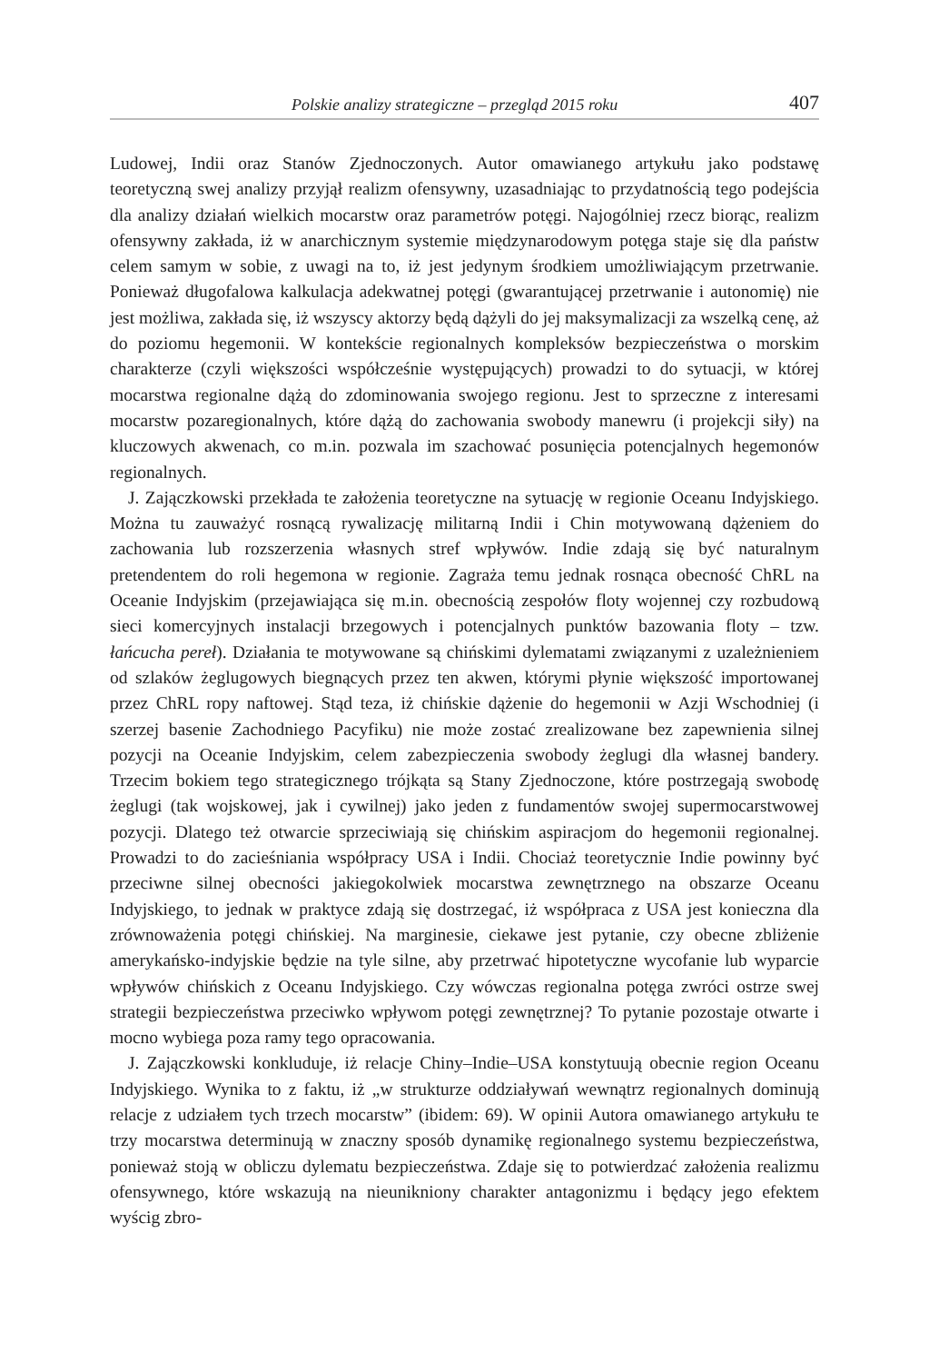Polskie analizy strategiczne – przegląd 2015 roku 407
Ludowej, Indii oraz Stanów Zjednoczonych. Autor omawianego artykułu jako podstawę teoretyczną swej analizy przyjął realizm ofensywny, uzasadniając to przydatnością tego podejścia dla analizy działań wielkich mocarstw oraz parametrów potęgi. Najogólniej rzecz biorąc, realizm ofensywny zakłada, iż w anarchicznym systemie międzynarodowym potęga staje się dla państw celem samym w sobie, z uwagi na to, iż jest jedynym środkiem umożliwiającym przetrwanie. Ponieważ długofalowa kalkulacja adekwatnej potęgi (gwarantującej przetrwanie i autonomię) nie jest możliwa, zakłada się, iż wszyscy aktorzy będą dążyli do jej maksymalizacji za wszelką cenę, aż do poziomu hegemonii. W kontekście regionalnych kompleksów bezpieczeństwa o morskim charakterze (czyli większości współcześnie występujących) prowadzi to do sytuacji, w której mocarstwa regionalne dążą do zdominowania swojego regionu. Jest to sprzeczne z interesami mocarstw pozaregionalnych, które dążą do zachowania swobody manewru (i projekcji siły) na kluczowych akwenach, co m.in. pozwala im szachować posunięcia potencjalnych hegemonów regionalnych.
J. Zajączkowski przekłada te założenia teoretyczne na sytuację w regionie Oceanu Indyjskiego. Można tu zauważyć rosnącą rywalizację militarną Indii i Chin motywowaną dążeniem do zachowania lub rozszerzenia własnych stref wpływów. Indie zdają się być naturalnym pretendentem do roli hegemona w regionie. Zagraża temu jednak rosnąca obecność ChRL na Oceanie Indyjskim (przejawiająca się m.in. obecnością zespołów floty wojennej czy rozbudową sieci komercyjnych instalacji brzegowych i potencjalnych punktów bazowania floty – tzw. łańcucha pereł). Działania te motywowane są chińskimi dylematami związanymi z uzależnieniem od szlaków żeglugowych biegnących przez ten akwen, którymi płynie większość importowanej przez ChRL ropy naftowej. Stąd teza, iż chińskie dążenie do hegemonii w Azji Wschodniej (i szerzej basenie Zachodniego Pacyfiku) nie może zostać zrealizowane bez zapewnienia silnej pozycji na Oceanie Indyjskim, celem zabezpieczenia swobody żeglugi dla własnej bandery. Trzecim bokiem tego strategicznego trójkąta są Stany Zjednoczone, które postrzegają swobodę żeglugi (tak wojskowej, jak i cywilnej) jako jeden z fundamentów swojej supermocarstwowej pozycji. Dlatego też otwarcie sprzeciwiają się chińskim aspiracjom do hegemonii regionalnej. Prowadzi to do zacieśniania współpracy USA i Indii. Chociaż teoretycznie Indie powinny być przeciwne silnej obecności jakiegokolwiek mocarstwa zewnętrznego na obszarze Oceanu Indyjskiego, to jednak w praktyce zdają się dostrzegać, iż współpraca z USA jest konieczna dla zrównoważenia potęgi chińskiej. Na marginesie, ciekawe jest pytanie, czy obecne zbliżenie amerykańsko-indyjskie będzie na tyle silne, aby przetrwać hipotetyczne wycofanie lub wyparcie wpływów chińskich z Oceanu Indyjskiego. Czy wówczas regionalna potęga zwróci ostrze swej strategii bezpieczeństwa przeciwko wpływom potęgi zewnętrznej? To pytanie pozostaje otwarte i mocno wybiega poza ramy tego opracowania.
J. Zajączkowski konkluduje, iż relacje Chiny–Indie–USA konstytuują obecnie region Oceanu Indyjskiego. Wynika to z faktu, iż „w strukturze oddziaływań wewnątrz regionalnych dominują relacje z udziałem tych trzech mocarstw” (ibidem: 69). W opinii Autora omawianego artykułu te trzy mocarstwa determinują w znaczny sposób dynamikę regionalnego systemu bezpieczeństwa, ponieważ stoją w obliczu dylematu bezpieczeństwa. Zdaje się to potwierdzać założenia realizmu ofensywnego, które wskazują na nieunikniony charakter antagonizmu i będący jego efektem wyścig zbro-